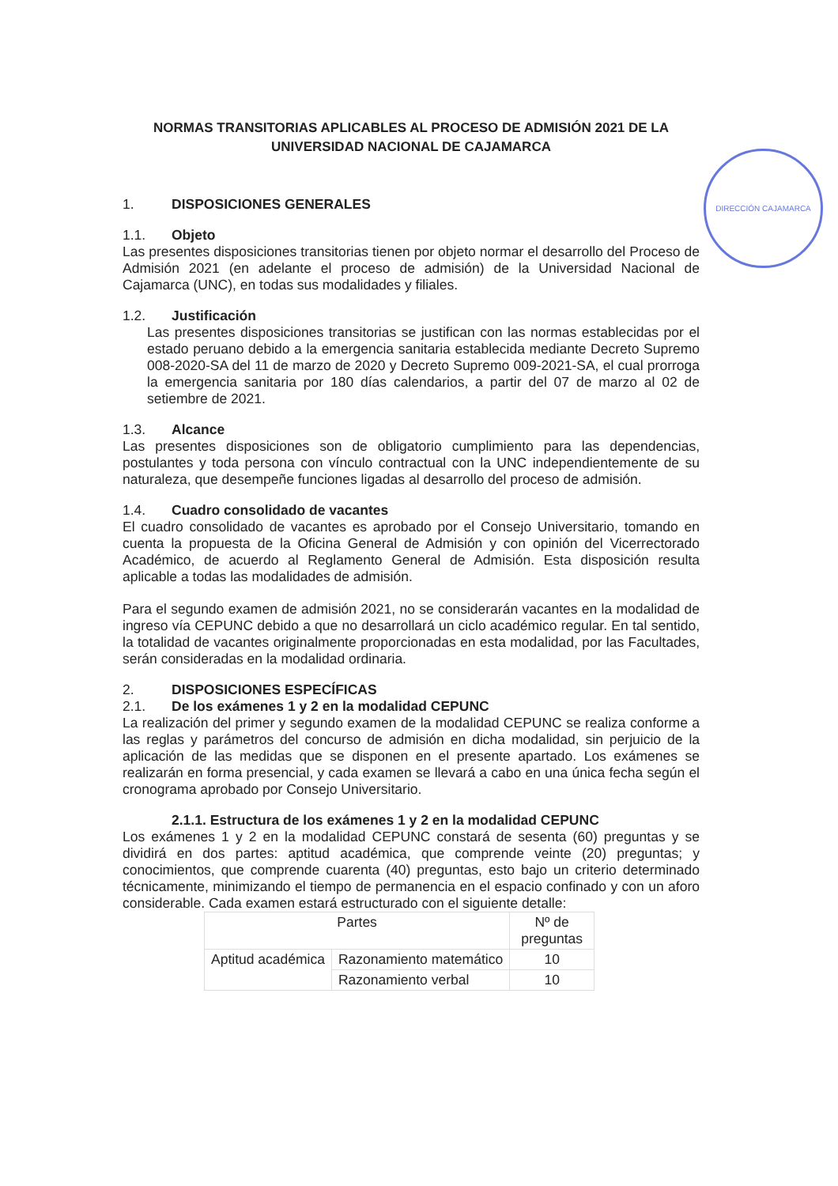DIRECCIÓN CAJAMARCA
NORMAS TRANSITORIAS APLICABLES AL PROCESO DE ADMISIÓN 2021 DE LA
UNIVERSIDAD NACIONAL DE CAJAMARCA
1. DISPOSICIONES GENERALES
1.1. Objeto
Las presentes disposiciones transitorias tienen por objeto normar el desarrollo del Proceso de Admisión 2021 (en adelante el proceso de admisión) de la Universidad Nacional de Cajamarca (UNC), en todas sus modalidades y filiales.
1.2. Justificación
Las presentes disposiciones transitorias se justifican con las normas establecidas por el estado peruano debido a la emergencia sanitaria establecida mediante Decreto Supremo 008-2020-SA del 11 de marzo de 2020 y Decreto Supremo 009-2021-SA, el cual prorroga la emergencia sanitaria por 180 días calendarios, a partir del 07 de marzo al 02 de setiembre de 2021.
1.3. Alcance
Las presentes disposiciones son de obligatorio cumplimiento para las dependencias, postulantes y toda persona con vínculo contractual con la UNC independientemente de su naturaleza, que desempeñe funciones ligadas al desarrollo del proceso de admisión.
1.4. Cuadro consolidado de vacantes
El cuadro consolidado de vacantes es aprobado por el Consejo Universitario, tomando en cuenta la propuesta de la Oficina General de Admisión y con opinión del Vicerrectorado Académico, de acuerdo al Reglamento General de Admisión. Esta disposición resulta aplicable a todas las modalidades de admisión.
Para el segundo examen de admisión 2021, no se considerarán vacantes en la modalidad de ingreso vía CEPUNC debido a que no desarrollará un ciclo académico regular. En tal sentido, la totalidad de vacantes originalmente proporcionadas en esta modalidad, por las Facultades, serán consideradas en la modalidad ordinaria.
2. DISPOSICIONES ESPECÍFICAS
2.1. De los exámenes 1 y 2 en la modalidad CEPUNC
La realización del primer y segundo examen de la modalidad CEPUNC se realiza conforme a las reglas y parámetros del concurso de admisión en dicha modalidad, sin perjuicio de la aplicación de las medidas que se disponen en el presente apartado. Los exámenes se realizarán en forma presencial, y cada examen se llevará a cabo en una única fecha según el cronograma aprobado por Consejo Universitario.
2.1.1. Estructura de los exámenes 1 y 2 en la modalidad CEPUNC
Los exámenes 1 y 2 en la modalidad CEPUNC constará de sesenta (60) preguntas y se dividirá en dos partes: aptitud académica, que comprende veinte (20) preguntas; y conocimientos, que comprende cuarenta (40) preguntas, esto bajo un criterio determinado técnicamente, minimizando el tiempo de permanencia en el espacio confinado y con un aforo considerable. Cada examen estará estructurado con el siguiente detalle:
| Partes | | Nº de preguntas |
| --- | --- | --- |
| Aptitud académica | Razonamiento matemático | 10 |
| | Razonamiento verbal | 10 |